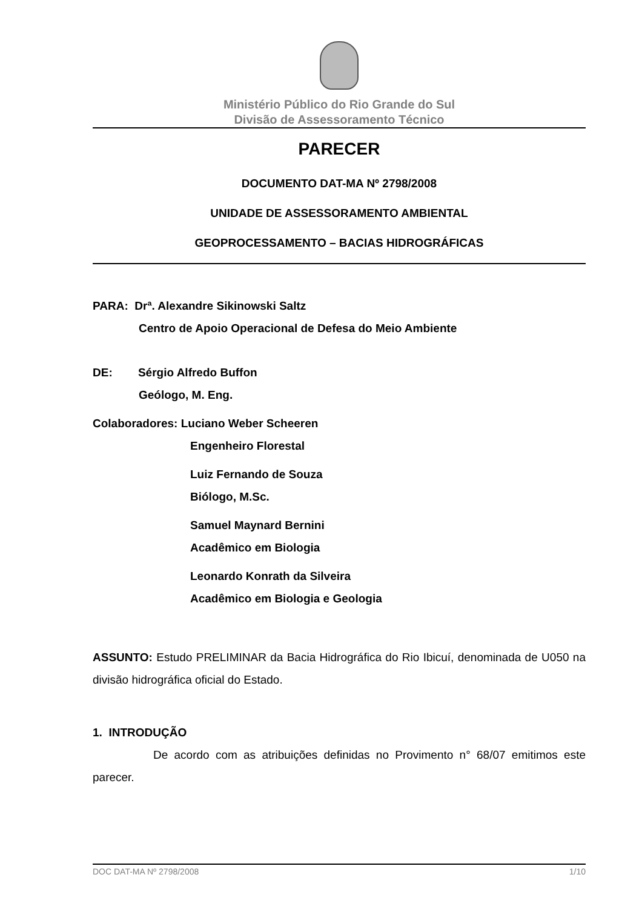Ministério Público do Rio Grande do Sul
Divisão de Assessoramento Técnico
PARECER
DOCUMENTO DAT-MA Nº 2798/2008
UNIDADE DE ASSESSORAMENTO AMBIENTAL
GEOPROCESSAMENTO – BACIAS HIDROGRÁFICAS
PARA: Drª. Alexandre Sikinowski Saltz
Centro de Apoio Operacional de Defesa do Meio Ambiente
DE: Sérgio Alfredo Buffon
Geólogo, M. Eng.
Colaboradores: Luciano Weber Scheeren
Engenheiro Florestal
Luiz Fernando de Souza
Biólogo, M.Sc.
Samuel Maynard Bernini
Acadêmico em Biologia
Leonardo Konrath da Silveira
Acadêmico em Biologia e Geologia
ASSUNTO: Estudo PRELIMINAR da Bacia Hidrográfica do Rio Ibicuí, denominada de U050 na divisão hidrográfica oficial do Estado.
1. INTRODUÇÃO
De acordo com as atribuições definidas no Provimento n° 68/07 emitimos este parecer.
DOC DAT-MA Nº 2798/2008 1/10